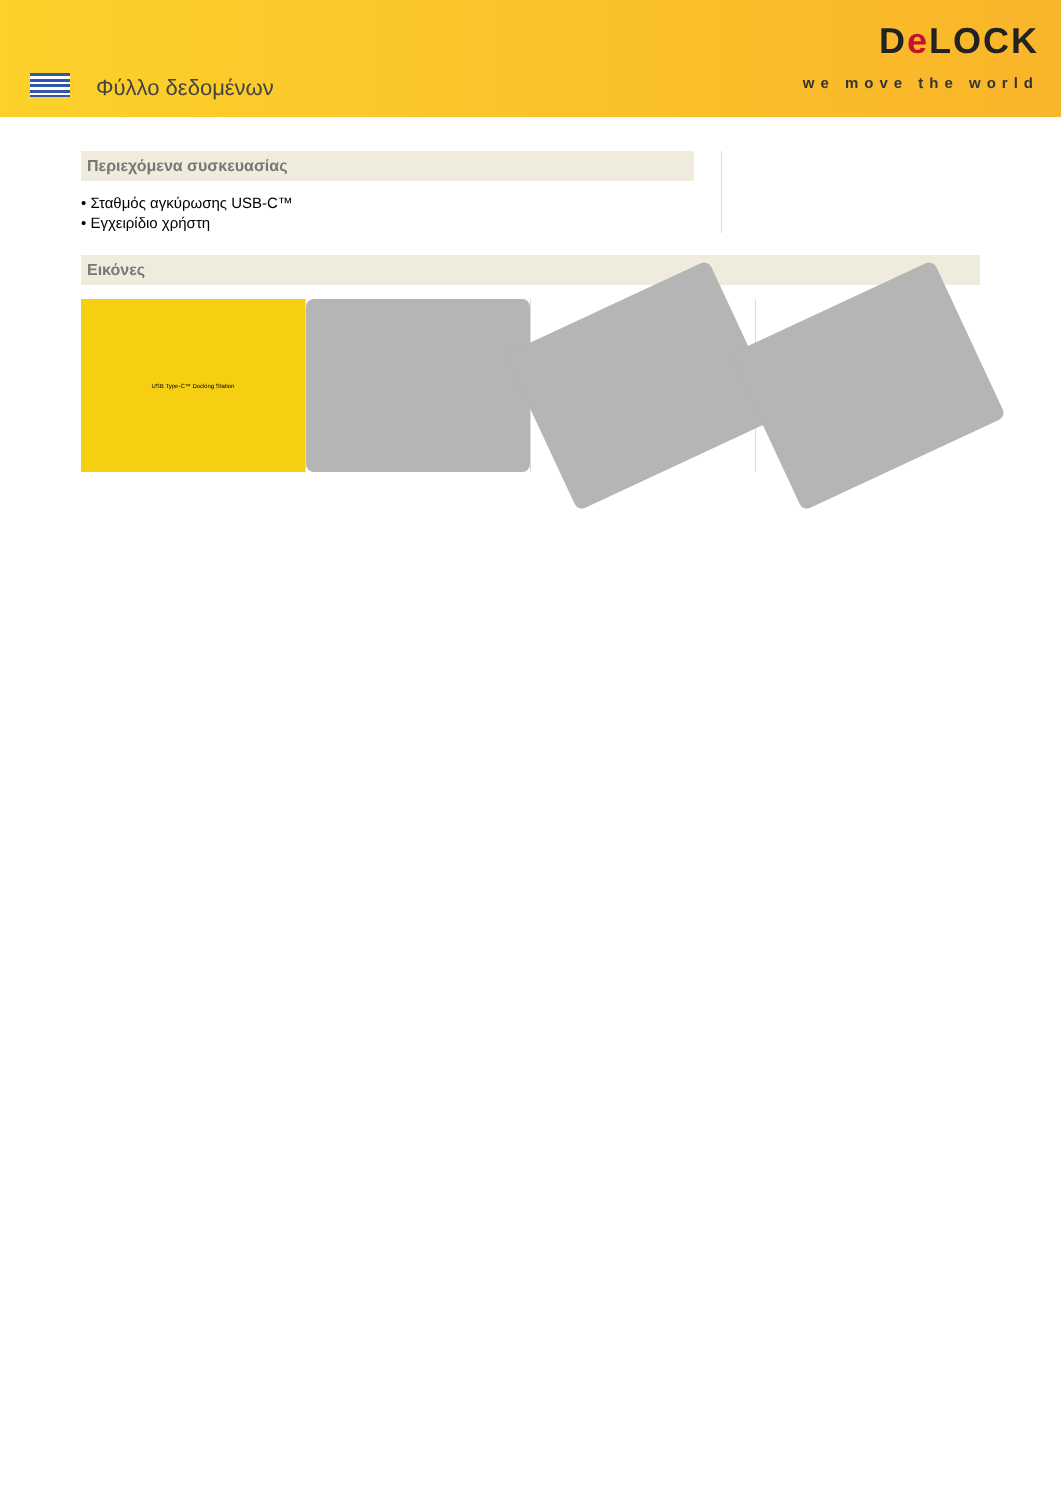Φύλλο δεδομένων
De LOCK
we move the world
Περιεχόμενα συσκευασίας
• Σταθμός αγκύρωσης USB-C™
• Εγχειρίδιο χρήστη
Εικόνες
USB Type-C™ Docking Station